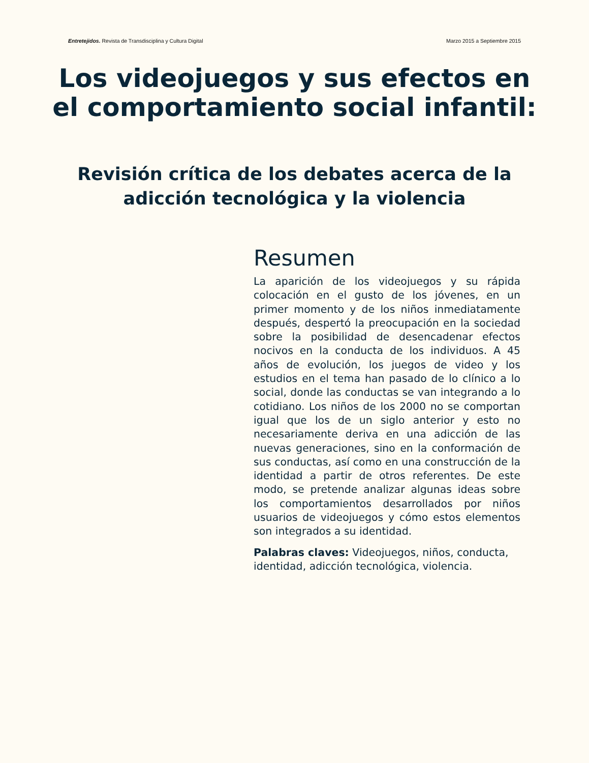Entretejidos. Revista de Transdisciplina y Cultura Digital Marzo 2015 a Septiembre 2015
Los videojuegos y sus efectos en el comportamiento social infantil:
Revisión crítica de los debates acerca de la adicción tecnológica y la violencia
Resumen
La aparición de los videojuegos y su rápida colocación en el gusto de los jóvenes, en un primer momento y de los niños inmediatamente después, despertó la preocupación en la sociedad sobre la posibilidad de desencadenar efectos nocivos en la conducta de los individuos. A 45 años de evolución, los juegos de video y los estudios en el tema han pasado de lo clínico a lo social, donde las conductas se van integrando a lo cotidiano. Los niños de los 2000 no se comportan igual que los de un siglo anterior y esto no necesariamente deriva en una adicción de las nuevas generaciones, sino en la conformación de sus conductas, así como en una construcción de la identidad a partir de otros referentes. De este modo, se pretende analizar algunas ideas sobre los comportamientos desarrollados por niños usuarios de videojuegos y cómo estos elementos son integrados a su identidad.
Palabras claves: Videojuegos, niños, conducta, identidad, adicción tecnológica, violencia.